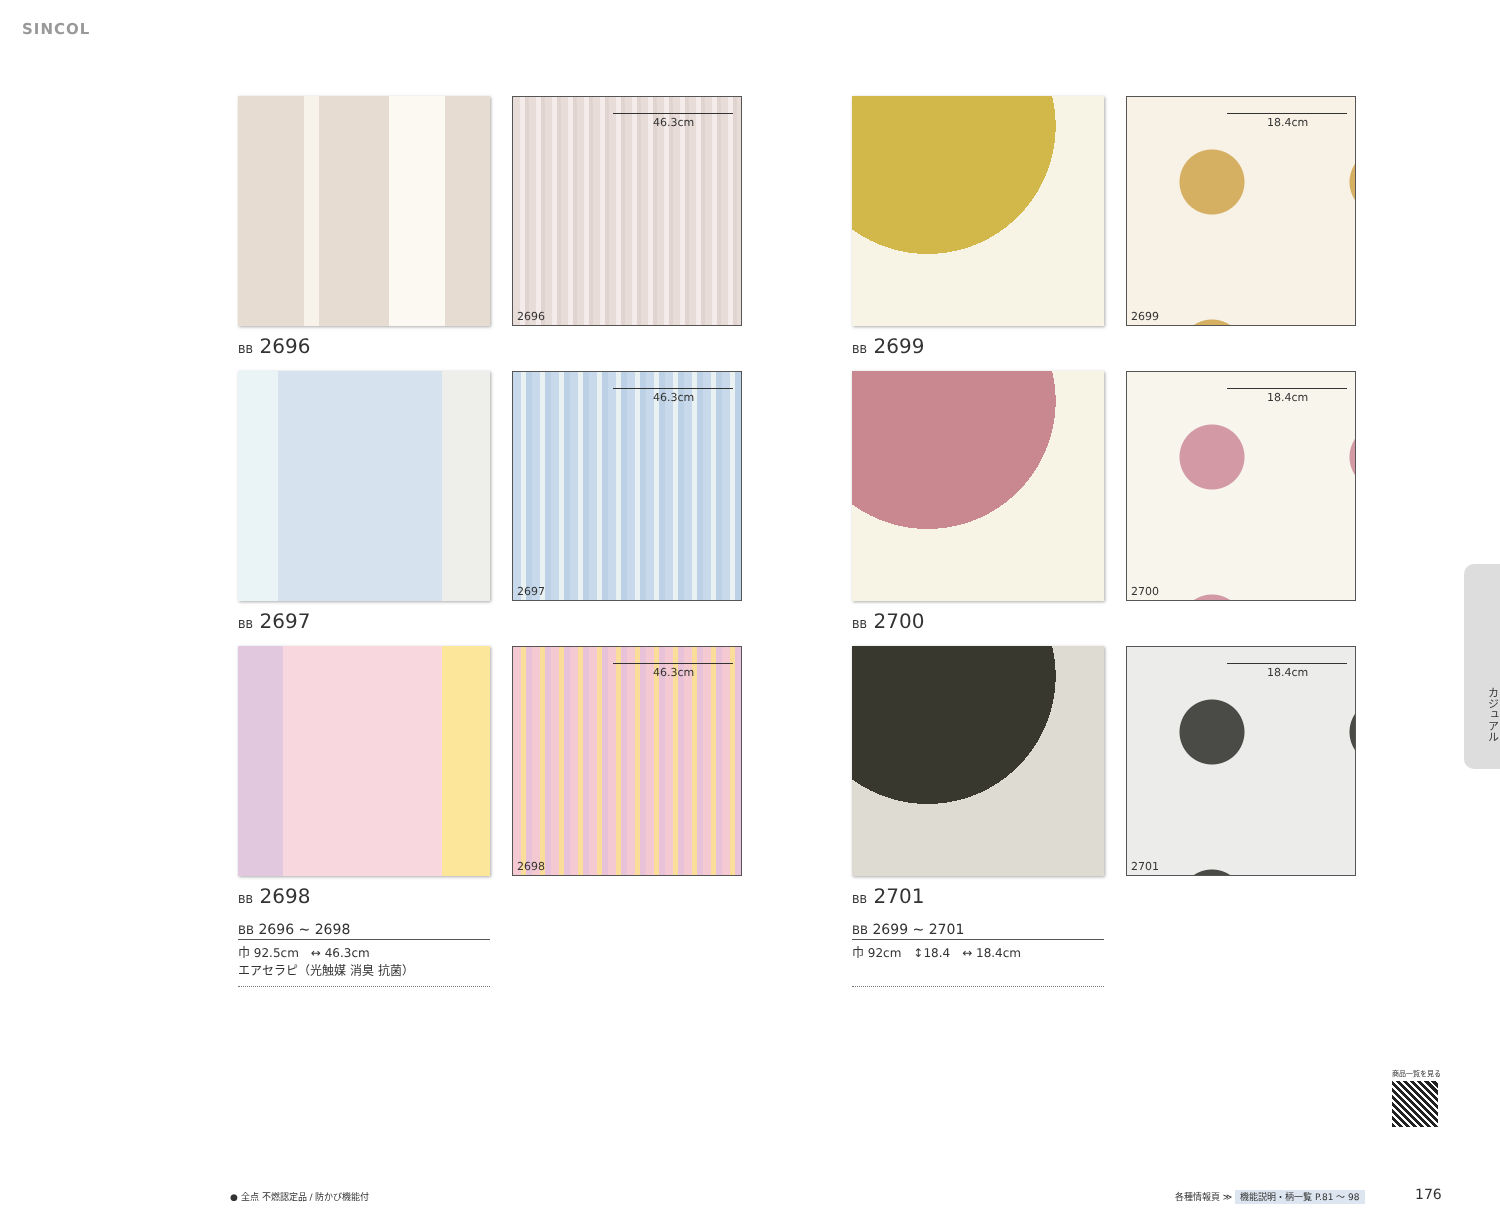SINCOL
46.3cm
2696
BB 2696
46.3cm
2697
BB 2697
46.3cm
2698
BB 2698
BB 2696 ~ 2698
巾 92.5cm　↔ 46.3cm
エアセラピ（光触媒 消臭 抗菌）
18.4cm
2699
BB 2699
18.4cm
2700
BB 2700
18.4cm
2701
BB 2701
BB 2699 ~ 2701
巾 92cm　↕18.4　↔ 18.4cm
カジュアル
商品一覧を見る
● 全点 不燃認定品 / 防かび機能付
各種情報頁 ≫ 機能説明・柄一覧 P.81 ～ 98
176